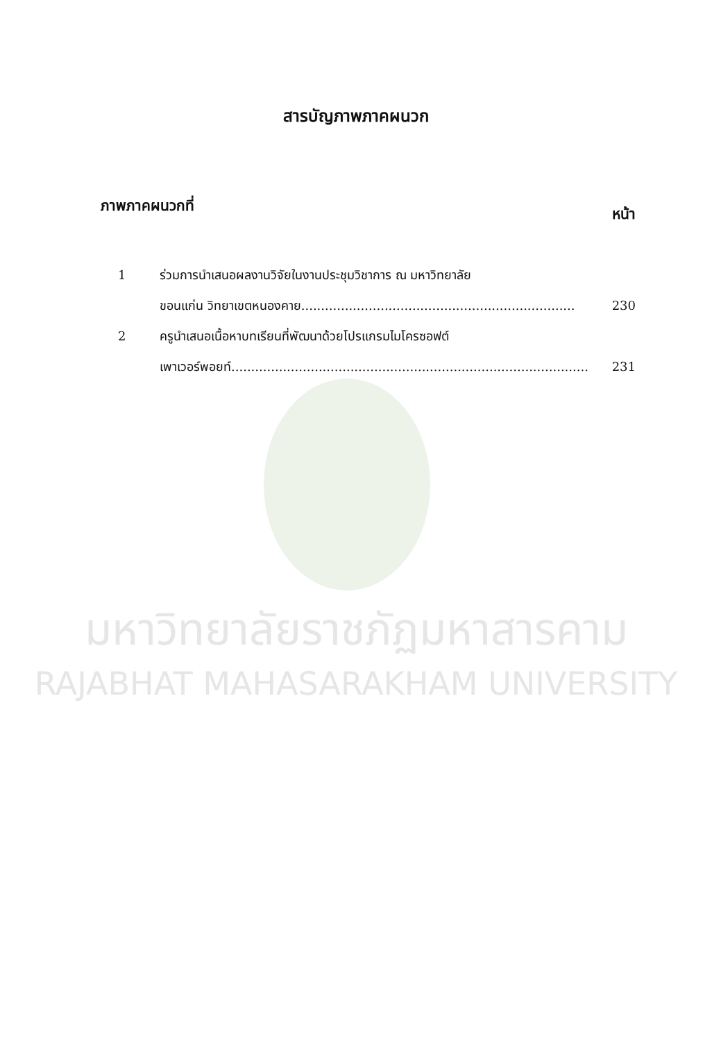สารบัญภาพภาคผนวก
ภาพภาคผนวกที่ หน้า
1 ร่วมการนำเสนอผลงานวิจัยในงานประชุมวิชาการ ณ มหาวิทยาลัย
ขอนแก่น วิทยาเขตหนองคาย.....................................................................
230
2 ครูนำเสนอเนื้อหาบทเรียนที่พัฒนาด้วยโปรแกรมไมโครซอฟต์
เพาเวอร์พอยท์..........................................................................................
231
มหาวิทยาลัยราชภัฏมหาสารคาม
RAJABHAT MAHASARAKHAM UNIVERSITY